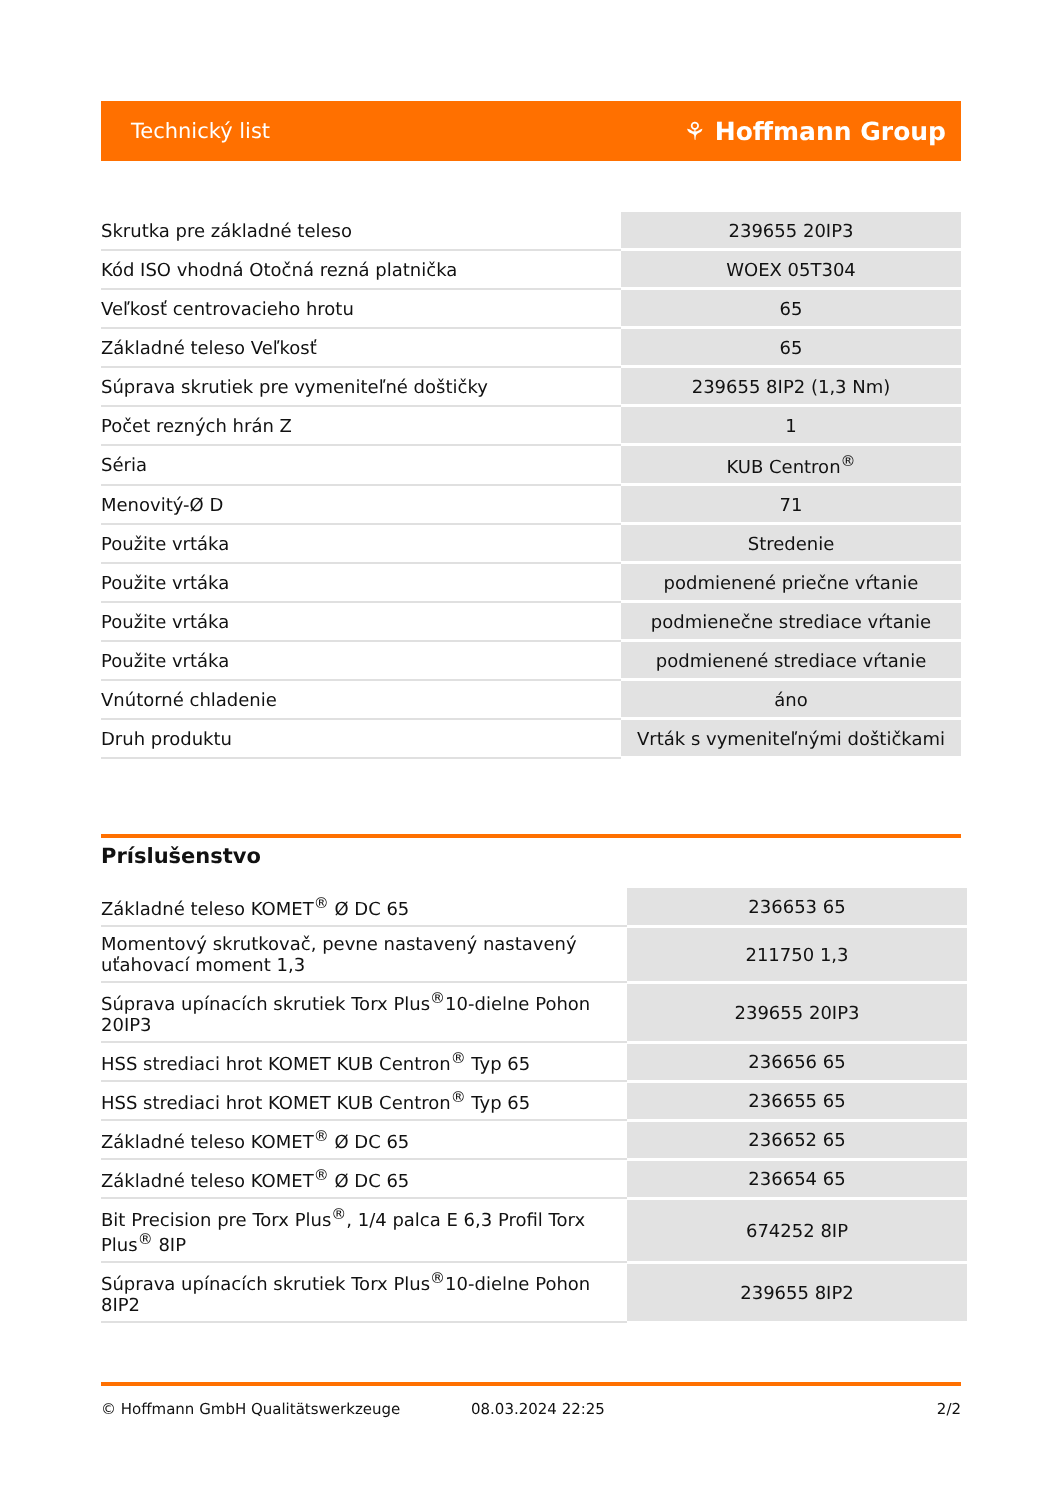Technický list ⚘ Hoffmann Group
| Skrutka pre základné teleso | 239655 20IP3 |
| Kód ISO vhodná Otočná rezná platnička | WOEX 05T304 |
| Veľkosť centrovacieho hrotu | 65 |
| Základné teleso Veľkosť | 65 |
| Súprava skrutiek pre vymeniteľné doštičky | 239655 8IP2 (1,3 Nm) |
| Počet rezných hrán Z | 1 |
| Séria | KUB Centron<sup>®</sup> |
| Menovitý-Ø D | 71 |
| Použite vrtáka | Stredenie |
| Použite vrtáka | podmienené priečne vŕtanie |
| Použite vrtáka | podmienečne strediace vŕtanie |
| Použite vrtáka | podmienené strediace vŕtanie |
| Vnútorné chladenie | áno |
| Druh produktu | Vrták s vymeniteľnými doštičkami |
Príslušenstvo
| Základné teleso KOMET<sup>®</sup> Ø DC 65 | 236653 65 |
| Momentový skrutkovač, pevne nastavený nastavený uťahovací moment 1,3 | 211750 1,3 |
| Súprava upínacích skrutiek Torx Plus<sup>®</sup>10-dielne Pohon 20IP3 | 239655 20IP3 |
| HSS strediaci hrot KOMET KUB Centron<sup>®</sup> Typ 65 | 236656 65 |
| HSS strediaci hrot KOMET KUB Centron<sup>®</sup> Typ 65 | 236655 65 |
| Základné teleso KOMET<sup>®</sup> Ø DC 65 | 236652 65 |
| Základné teleso KOMET<sup>®</sup> Ø DC 65 | 236654 65 |
| Bit Precision pre Torx Plus<sup>®</sup>, 1/4 palca E 6,3 Profil Torx Plus<sup>®</sup> 8IP | 674252 8IP |
| Súprava upínacích skrutiek Torx Plus<sup>®</sup>10-dielne Pohon 8IP2 | 239655 8IP2 |
© Hoffmann GmbH Qualitätswerkzeuge 08.03.2024 22:25 2/2